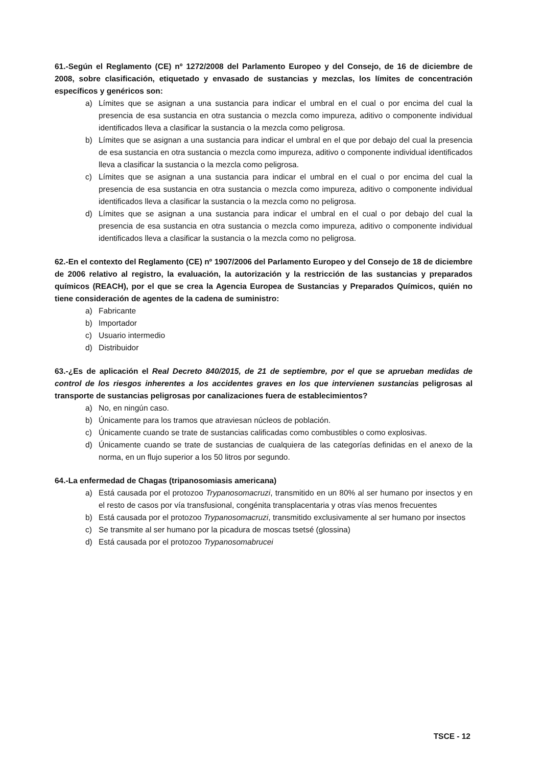61.-Según el Reglamento (CE) nº 1272/2008 del Parlamento Europeo y del Consejo, de 16 de diciembre de 2008, sobre clasificación, etiquetado y envasado de sustancias y mezclas, los límites de concentración específicos y genéricos son:
a) Límites que se asignan a una sustancia para indicar el umbral en el cual o por encima del cual la presencia de esa sustancia en otra sustancia o mezcla como impureza, aditivo o componente individual identificados lleva a clasificar la sustancia o la mezcla como peligrosa.
b) Límites que se asignan a una sustancia para indicar el umbral en el que por debajo del cual la presencia de esa sustancia en otra sustancia o mezcla como impureza, aditivo o componente individual identificados lleva a clasificar la sustancia o la mezcla como peligrosa.
c) Límites que se asignan a una sustancia para indicar el umbral en el cual o por encima del cual la presencia de esa sustancia en otra sustancia o mezcla como impureza, aditivo o componente individual identificados lleva a clasificar la sustancia o la mezcla como no peligrosa.
d) Límites que se asignan a una sustancia para indicar el umbral en el cual o por debajo del cual la presencia de esa sustancia en otra sustancia o mezcla como impureza, aditivo o componente individual identificados lleva a clasificar la sustancia o la mezcla como no peligrosa.
62.-En el contexto del Reglamento (CE) nº 1907/2006 del Parlamento Europeo y del Consejo de 18 de diciembre de 2006 relativo al registro, la evaluación, la autorización y la restricción de las sustancias y preparados químicos (REACH), por el que se crea la Agencia Europea de Sustancias y Preparados Químicos, quién no tiene consideración de agentes de la cadena de suministro:
a) Fabricante
b) Importador
c) Usuario intermedio
d) Distribuidor
63.-¿Es de aplicación el Real Decreto 840/2015, de 21 de septiembre, por el que se aprueban medidas de control de los riesgos inherentes a los accidentes graves en los que intervienen sustancias peligrosas al transporte de sustancias peligrosas por canalizaciones fuera de establecimientos?
a) No, en ningún caso.
b) Únicamente para los tramos que atraviesan núcleos de población.
c) Únicamente cuando se trate de sustancias calificadas como combustibles o como explosivas.
d) Únicamente cuando se trate de sustancias de cualquiera de las categorías definidas en el anexo de la norma, en un flujo superior a los 50 litros por segundo.
64.-La enfermedad de Chagas (tripanosomiasis americana)
a) Está causada por el protozoo Trypanosomacruzi, transmitido en un 80% al ser humano por insectos y en el resto de casos por vía transfusional, congénita transplacentaria y otras vías menos frecuentes
b) Está causada por el protozoo Trypanosomacruzi, transmitido exclusivamente al ser humano por insectos
c) Se transmite al ser humano por la picadura de moscas tsetsé (glossina)
d) Está causada por el protozoo Trypanosomabrucei
TSCE - 12